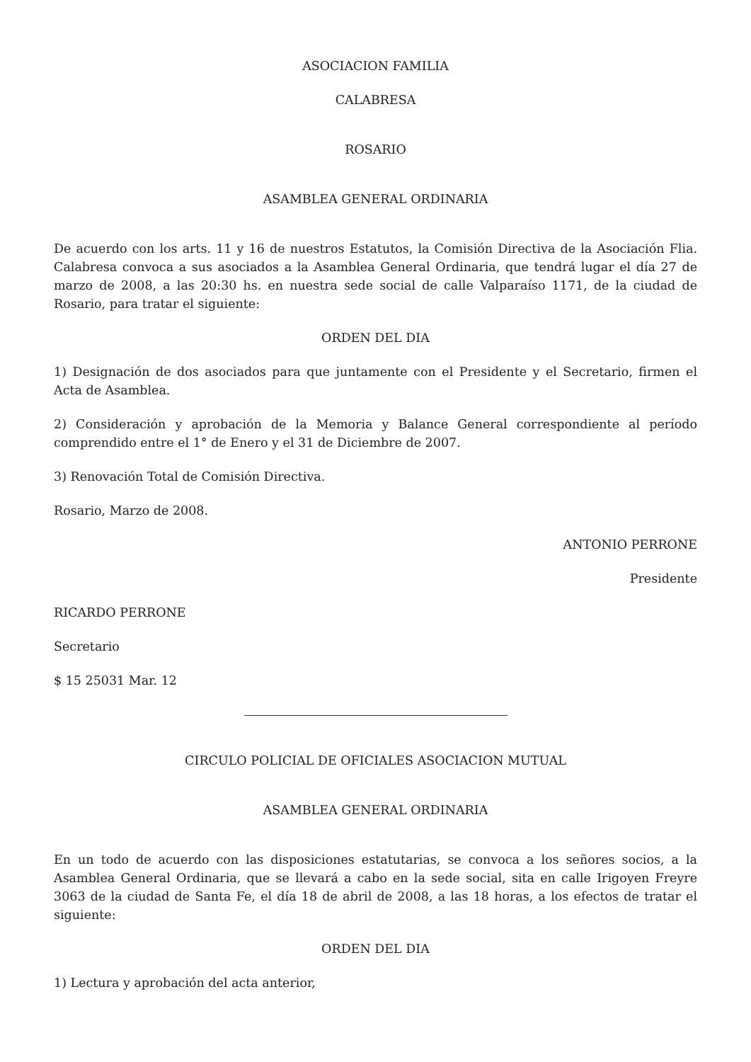ASOCIACION FAMILIA
CALABRESA
ROSARIO
ASAMBLEA GENERAL ORDINARIA
De acuerdo con los arts. 11 y 16 de nuestros Estatutos, la Comisión Directiva de la Asociación Flia. Calabresa convoca a sus asociados a la Asamblea General Ordinaria, que tendrá lugar el día 27 de marzo de 2008, a las 20:30 hs. en nuestra sede social de calle Valparaíso 1171, de la ciudad de Rosario, para tratar el siguiente:
ORDEN DEL DIA
1) Designación de dos asociados para que juntamente con el Presidente y el Secretario, firmen el Acta de Asamblea.
2) Consideración y aprobación de la Memoria y Balance General correspondiente al período comprendido entre el 1° de Enero y el 31 de Diciembre de 2007.
3) Renovación Total de Comisión Directiva.
Rosario, Marzo de 2008.
ANTONIO PERRONE
Presidente
RICARDO PERRONE
Secretario
$ 15 25031 Mar. 12
CIRCULO POLICIAL DE OFICIALES ASOCIACION MUTUAL
ASAMBLEA GENERAL ORDINARIA
En un todo de acuerdo con las disposiciones estatutarias, se convoca a los señores socios, a la Asamblea General Ordinaria, que se llevará a cabo en la sede social, sita en calle Irigoyen Freyre 3063 de la ciudad de Santa Fe, el día 18 de abril de 2008, a las 18 horas, a los efectos de tratar el siguiente:
ORDEN DEL DIA
1) Lectura y aprobación del acta anterior,